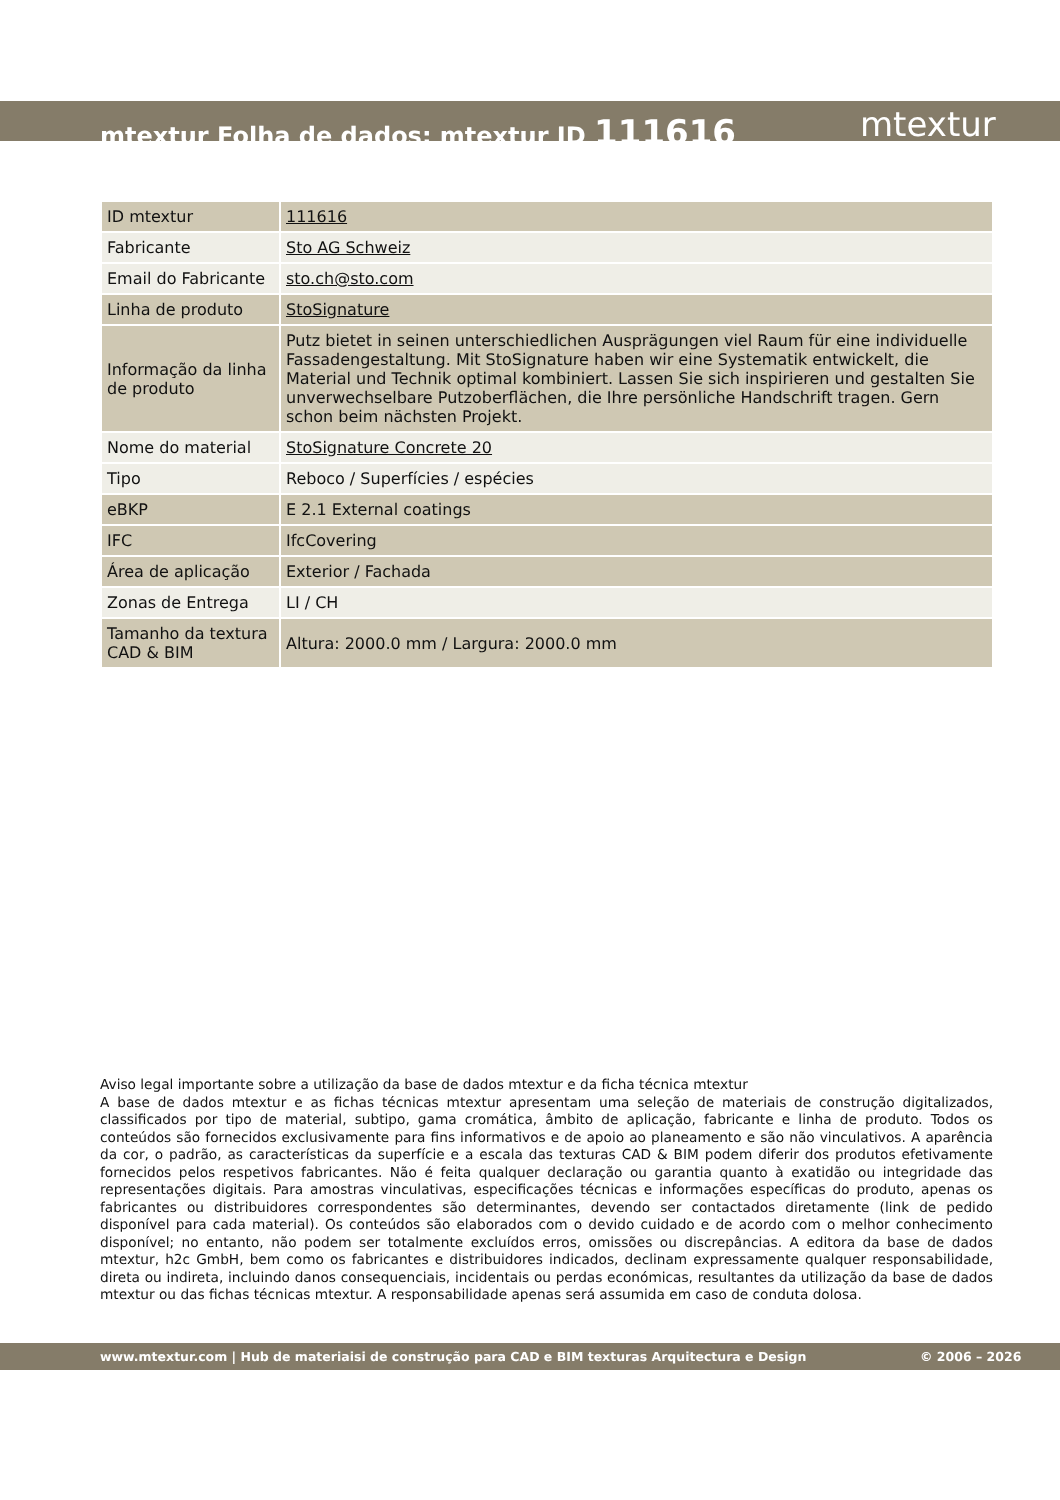mtextur Folha de dados: mtextur ID 111616
mtextur
| ID mtextur | 111616 |
| Fabricante | Sto AG Schweiz |
| Email do Fabricante | sto.ch@sto.com |
| Linha de produto | StoSignature |
| Informação da linha de produto | Putz bietet in seinen unterschiedlichen Ausprägungen viel Raum für eine individuelle Fassadengestaltung. Mit StoSignature haben wir eine Systematik entwickelt, die Material und Technik optimal kombiniert. Lassen Sie sich inspirieren und gestalten Sie unverwechselbare Putzoberflächen, die Ihre persönliche Handschrift tragen. Gern schon beim nächsten Projekt. |
| Nome do material | StoSignature Concrete 20 |
| Tipo | Reboco / Superfícies / espécies |
| eBKP | E 2.1 External coatings |
| IFC | IfcCovering |
| Área de aplicação | Exterior / Fachada |
| Zonas de Entrega | LI / CH |
| Tamanho da textura CAD & BIM | Altura: 2000.0 mm / Largura: 2000.0 mm |
Aviso legal importante sobre a utilização da base de dados mtextur e da ficha técnica mtextur
A base de dados mtextur e as fichas técnicas mtextur apresentam uma seleção de materiais de construção digitalizados, classificados por tipo de material, subtipo, gama cromática, âmbito de aplicação, fabricante e linha de produto. Todos os conteúdos são fornecidos exclusivamente para fins informativos e de apoio ao planeamento e são não vinculativos. A aparência da cor, o padrão, as características da superfície e a escala das texturas CAD & BIM podem diferir dos produtos efetivamente fornecidos pelos respetivos fabricantes. Não é feita qualquer declaração ou garantia quanto à exatidão ou integridade das representações digitais. Para amostras vinculativas, especificações técnicas e informações específicas do produto, apenas os fabricantes ou distribuidores correspondentes são determinantes, devendo ser contactados diretamente (link de pedido disponível para cada material). Os conteúdos são elaborados com o devido cuidado e de acordo com o melhor conhecimento disponível; no entanto, não podem ser totalmente excluídos erros, omissões ou discrepâncias. A editora da base de dados mtextur, h2c GmbH, bem como os fabricantes e distribuidores indicados, declinam expressamente qualquer responsabilidade, direta ou indireta, incluindo danos consequenciais, incidentais ou perdas económicas, resultantes da utilização da base de dados mtextur ou das fichas técnicas mtextur. A responsabilidade apenas será assumida em caso de conduta dolosa.
www.mtextur.com | Hub de materiaisi de construção para CAD e BIM texturas Arquitectura e Design © 2006 – 2026